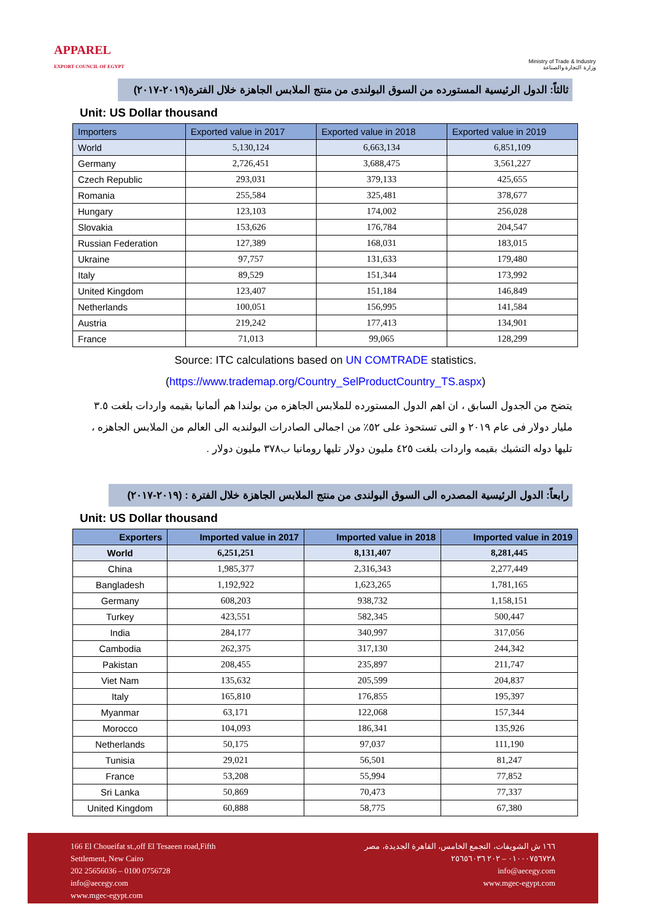APPAREL
EXPORT COUNCIL OF EGYPT
Ministry of Trade & Industry
وزارة التجارة والصناعة
ثالثاً: الدول الرئيسية المستورده من السوق البولندى من منتج الملابس الجاهزة خلال الفترة(٢٠١٩-٢٠١٧)
Unit: US Dollar thousand
| Importers | Exported value in 2017 | Exported value in 2018 | Exported value in 2019 |
| --- | --- | --- | --- |
| World | 5,130,124 | 6,663,134 | 6,851,109 |
| Germany | 2,726,451 | 3,688,475 | 3,561,227 |
| Czech Republic | 293,031 | 379,133 | 425,655 |
| Romania | 255,584 | 325,481 | 378,677 |
| Hungary | 123,103 | 174,002 | 256,028 |
| Slovakia | 153,626 | 176,784 | 204,547 |
| Russian Federation | 127,389 | 168,031 | 183,015 |
| Ukraine | 97,757 | 131,633 | 179,480 |
| Italy | 89,529 | 151,344 | 173,992 |
| United Kingdom | 123,407 | 151,184 | 146,849 |
| Netherlands | 100,051 | 156,995 | 141,584 |
| Austria | 219,242 | 177,413 | 134,901 |
| France | 71,013 | 99,065 | 128,299 |
Source: ITC calculations based on UN COMTRADE statistics.(https://www.trademap.org/Country_SelProductCountry_TS.aspx)
يتضح من الجدول السابق ، ان اهم الدول المستورده للملابس الجاهزه من بولندا هم ألمانيا بقيمه واردات بلغت ٣.٥ مليار دولار فى عام ٢٠١٩ و التى تستحوذ على ٥٢٪ من اجمالى الصادرات البولنديه الى العالم من الملابس الجاهزه ، تليها دوله التشيك بقيمه واردات بلغت ٤٢٥ مليون دولار تليها رومانيا ب٣٧٨ مليون دولار .
رابعاً: الدول الرئيسية المصدره الى السوق البولندى من منتج الملابس الجاهزة خلال الفترة : (٢٠١٩-٢٠١٧)
Unit: US Dollar thousand
| Exporters | Imported value in 2017 | Imported value in 2018 | Imported value in 2019 |
| --- | --- | --- | --- |
| World | 6,251,251 | 8,131,407 | 8,281,445 |
| China | 1,985,377 | 2,316,343 | 2,277,449 |
| Bangladesh | 1,192,922 | 1,623,265 | 1,781,165 |
| Germany | 608,203 | 938,732 | 1,158,151 |
| Turkey | 423,551 | 582,345 | 500,447 |
| India | 284,177 | 340,997 | 317,056 |
| Cambodia | 262,375 | 317,130 | 244,342 |
| Pakistan | 208,455 | 235,897 | 211,747 |
| Viet Nam | 135,632 | 205,599 | 204,837 |
| Italy | 165,810 | 176,855 | 195,397 |
| Myanmar | 63,171 | 122,068 | 157,344 |
| Morocco | 104,093 | 186,341 | 135,926 |
| Netherlands | 50,175 | 97,037 | 111,190 |
| Tunisia | 29,021 | 56,501 | 81,247 |
| France | 53,208 | 55,994 | 77,852 |
| Sri Lanka | 50,869 | 70,473 | 77,337 |
| United Kingdom | 60,888 | 58,775 | 67,380 |
166 El Choueifat st.,off El Tesaeen road,Fifth
Settlement, New Cairo
202 25656036 – 0100 0756728
info@aecegy.com
www.mgec-egypt.com
١٦٦ ش الشويفات، التجمع الخامس، القاهرة الجديدة، مصر
٠١٠٠٠٧٥٦٧٢٨ – ٢٠٢ ٢٥٦٥٦٠٣٦
info@aecegy.com
www.mgec-egypt.com